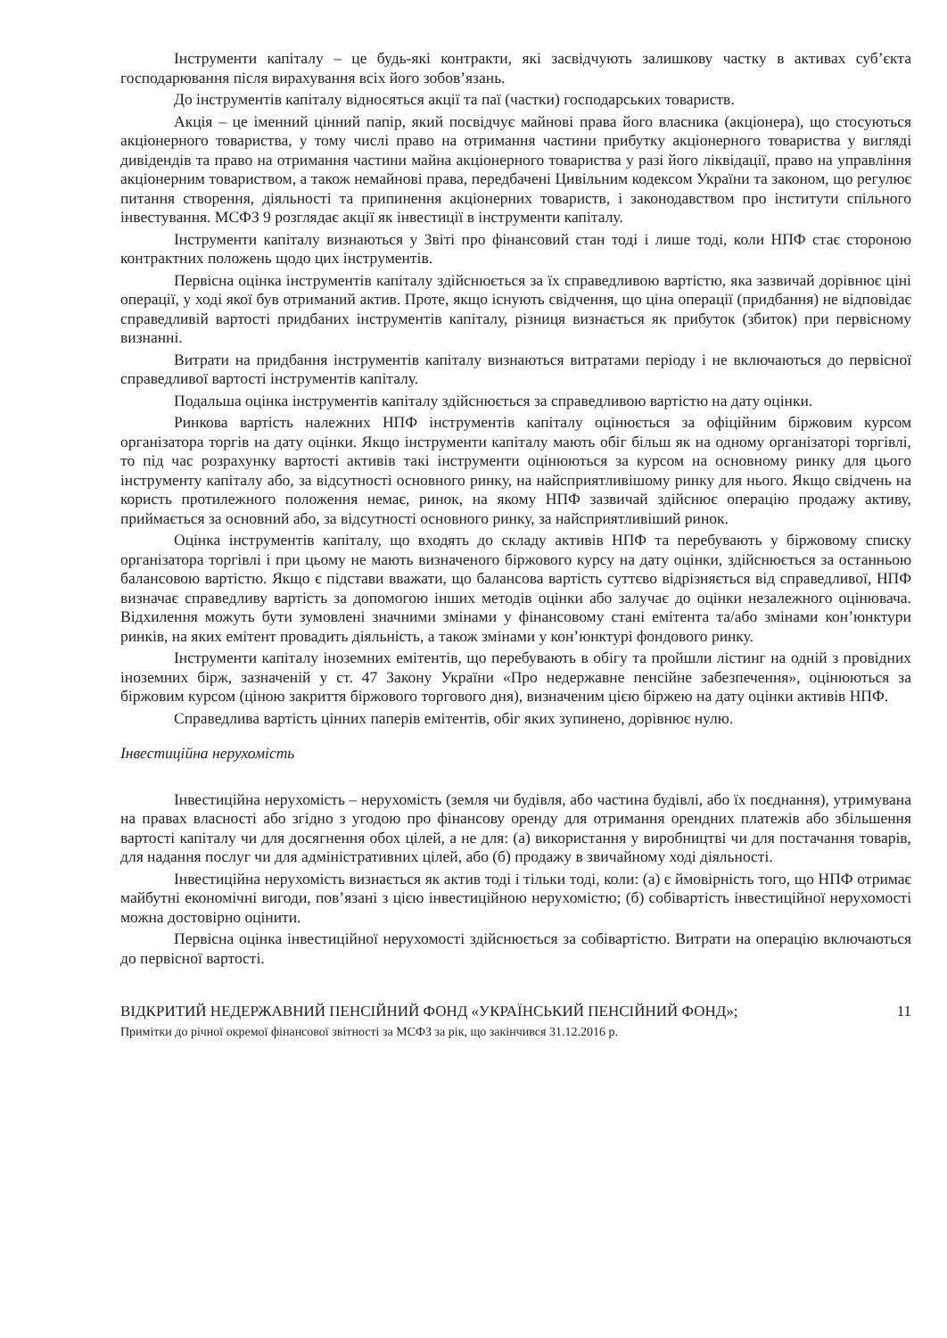Інструменти капіталу – це будь-які контракти, які засвідчують залишкову частку в активах суб’єкта господарювання після вирахування всіх його зобов’язань.
До інструментів капіталу відносяться акції та паї (частки) господарських товариств.
Акція – це іменний цінний папір, який посвідчує майнові права його власника (акціонера), що стосуються акціонерного товариства, у тому числі право на отримання частини прибутку акціонерного товариства у вигляді дивідендів та право на отримання частини майна акціонерного товариства у разі його ліквідації, право на управління акціонерним товариством, а також немайнові права, передбачені Цивільним кодексом України та законом, що регулює питання створення, діяльності та припинення акціонерних товариств, і законодавством про інститути спільного інвестування. МСФЗ 9 розглядає акції як інвестиції в інструменти капіталу.
Інструменти капіталу визнаються у Звіті про фінансовий стан тоді і лише тоді, коли НПФ стає стороною контрактних положень щодо цих інструментів.
Первісна оцінка інструментів капіталу здійснюється за їх справедливою вартістю, яка зазвичай дорівнює ціні операції, у ході якої був отриманий актив. Проте, якщо існують свідчення, що ціна операції (придбання) не відповідає справедливій вартості придбаних інструментів капіталу, різниця визнається як прибуток (збиток) при первісному визнанні.
Витрати на придбання інструментів капіталу визнаються витратами періоду і не включаються до первісної справедливої вартості інструментів капіталу.
Подальша оцінка інструментів капіталу здійснюється за справедливою вартістю на дату оцінки.
Ринкова вартість належних НПФ інструментів капіталу оцінюється за офіційним біржовим курсом організатора торгів на дату оцінки. Якщо інструменти капіталу мають обіг більш як на одному організаторі торгівлі, то під час розрахунку вартості активів такі інструменти оцінюються за курсом на основному ринку для цього інструменту капіталу або, за відсутності основного ринку, на найсприятливішому ринку для нього. Якщо свідчень на користь протилежного положення немає, ринок, на якому НПФ зазвичай здійснює операцію продажу активу, приймається за основний або, за відсутності основного ринку, за найсприятливіший ринок.
Оцінка інструментів капіталу, що входять до складу активів НПФ та перебувають у біржовому списку організатора торгівлі і при цьому не мають визначеного біржового курсу на дату оцінки, здійснюється за останньою балансовою вартістю. Якщо є підстави вважати, що балансова вартість суттєво відрізняється від справедливої, НПФ визначає справедливу вартість за допомогою інших методів оцінки або залучає до оцінки незалежного оцінювача. Відхилення можуть бути зумовлені значними змінами у фінансовому стані емітента та/або змінами кон’юнктури ринків, на яких емітент провадить діяльність, а також змінами у кон’юнктурі фондового ринку.
Інструменти капіталу іноземних емітентів, що перебувають в обігу та пройшли лістинг на одній з провідних іноземних бірж, зазначеній у ст. 47 Закону України «Про недержавне пенсійне забезпечення», оцінюються за біржовим курсом (ціною закриття біржового торгового дня), визначеним цією біржею на дату оцінки активів НПФ.
Справедлива вартість цінних паперів емітентів, обіг яких зупинено, дорівнює нулю.
Інвестиційна нерухомість
Інвестиційна нерухомість – нерухомість (земля чи будівля, або частина будівлі, або їх поєднання), утримувана на правах власності або згідно з угодою про фінансову оренду для отримання орендних платежів або збільшення вартості капіталу чи для досягнення обох цілей, а не для: (а) використання у виробництві чи для постачання товарів, для надання послуг чи для адміністративних цілей, або (б) продажу в звичайному ході діяльності.
Інвестиційна нерухомість визнається як актив тоді і тільки тоді, коли: (а) є ймовірність того, що НПФ отримає майбутні економічні вигоди, пов’язані з цією інвестиційною нерухомістю; (б) собівартість інвестиційної нерухомості можна достовірно оцінити.
Первісна оцінка інвестиційної нерухомості здійснюється за собівартістю. Витрати на операцію включаються до первісної вартості.
11 ВІДКРИТИЙ НЕДЕРЖАВНИЙ ПЕНСІЙНИЙ ФОНД «УКРАЇНСЬКИЙ ПЕНСІЙНИЙ ФОНД»;
Примітки до річної окремої фінансової звітності за МСФЗ за рік, що закінчився 31.12.2016 р.